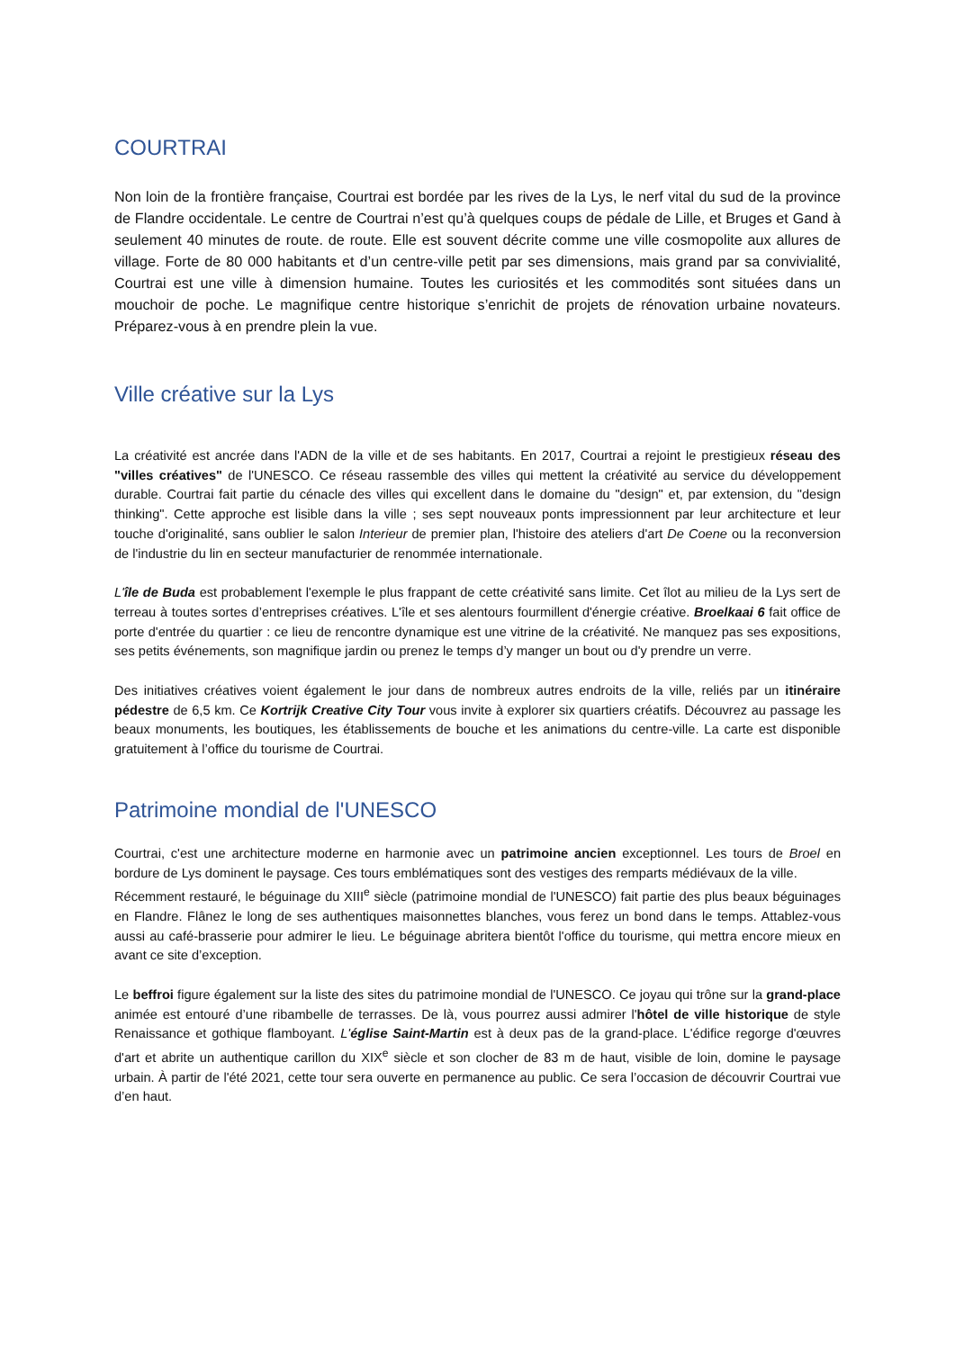COURTRAI
Non loin de la frontière française, Courtrai est bordée par les rives de la Lys, le nerf vital du sud de la province de Flandre occidentale. Le centre de Courtrai n’est qu’à quelques coups de pédale de Lille, et Bruges et Gand à seulement 40 minutes de route. de route. Elle est souvent décrite comme une ville cosmopolite aux allures de village. Forte de 80 000 habitants et d’un centre-ville petit par ses dimensions, mais grand par sa convivialité, Courtrai est une ville à dimension humaine. Toutes les curiosités et les commodités sont situées dans un mouchoir de poche. Le magnifique centre historique s’enrichit de projets de rénovation urbaine novateurs. Préparez-vous à en prendre plein la vue.
Ville créative sur la Lys
La créativité est ancrée dans l'ADN de la ville et de ses habitants. En 2017, Courtrai a rejoint le prestigieux réseau des "villes créatives" de l'UNESCO. Ce réseau rassemble des villes qui mettent la créativité au service du développement durable. Courtrai fait partie du cénacle des villes qui excellent dans le domaine du "design" et, par extension, du "design thinking". Cette approche est lisible dans la ville ; ses sept nouveaux ponts impressionnent par leur architecture et leur touche d'originalité, sans oublier le salon Interieur de premier plan, l'histoire des ateliers d'art De Coene ou la reconversion de l'industrie du lin en secteur manufacturier de renommée internationale.
L'île de Buda est probablement l'exemple le plus frappant de cette créativité sans limite. Cet îlot au milieu de la Lys sert de terreau à toutes sortes d’entreprises créatives. L'île et ses alentours fourmillent d'énergie créative. Broelkaai 6 fait office de porte d'entrée du quartier : ce lieu de rencontre dynamique est une vitrine de la créativité. Ne manquez pas ses expositions, ses petits événements, son magnifique jardin ou prenez le temps d’y manger un bout ou d'y prendre un verre.
Des initiatives créatives voient également le jour dans de nombreux autres endroits de la ville, reliés par un itinéraire pédestre de 6,5 km. Ce Kortrijk Creative City Tour vous invite à explorer six quartiers créatifs. Découvrez au passage les beaux monuments, les boutiques, les établissements de bouche et les animations du centre-ville. La carte est disponible gratuitement à l’office du tourisme de Courtrai.
Patrimoine mondial de l'UNESCO
Courtrai, c'est une architecture moderne en harmonie avec un patrimoine ancien exceptionnel. Les tours de Broel en bordure de Lys dominent le paysage. Ces tours emblématiques sont des vestiges des remparts médiévaux de la ville.
Récemment restauré, le béguinage du XIII<sup>e</sup> siècle (patrimoine mondial de l'UNESCO) fait partie des plus beaux béguinages en Flandre. Flânez le long de ses authentiques maisonnettes blanches, vous ferez un bond dans le temps. Attablez-vous aussi au café-brasserie pour admirer le lieu. Le béguinage abritera bientôt l'office du tourisme, qui mettra encore mieux en avant ce site d’exception.
Le beffroi figure également sur la liste des sites du patrimoine mondial de l'UNESCO. Ce joyau qui trône sur la grand-place animée est entouré d’une ribambelle de terrasses. De là, vous pourrez aussi admirer l'hôtel de ville historique de style Renaissance et gothique flamboyant. L'église Saint-Martin est à deux pas de la grand-place. L'édifice regorge d'œuvres d'art et abrite un authentique carillon du XIX<sup>e</sup> siècle et son clocher de 83 m de haut, visible de loin, domine le paysage urbain. À partir de l'été 2021, cette tour sera ouverte en permanence au public. Ce sera l’occasion de découvrir Courtrai vue d’en haut.